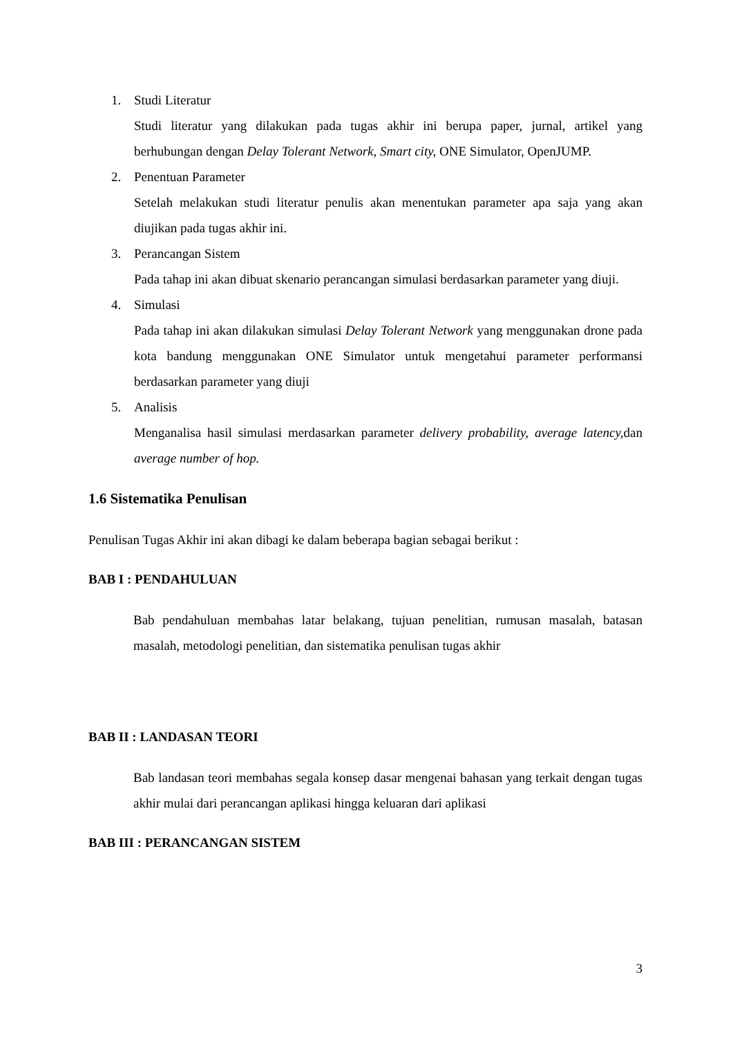1. Studi Literatur
Studi literatur yang dilakukan pada tugas akhir ini berupa paper, jurnal, artikel yang berhubungan dengan Delay Tolerant Network, Smart city, ONE Simulator, OpenJUMP.
2. Penentuan Parameter
Setelah melakukan studi literatur penulis akan menentukan parameter apa saja yang akan diujikan pada tugas akhir ini.
3. Perancangan Sistem
Pada tahap ini akan dibuat skenario perancangan simulasi berdasarkan parameter yang diuji.
4. Simulasi
Pada tahap ini akan dilakukan simulasi Delay Tolerant Network yang menggunakan drone pada kota bandung menggunakan ONE Simulator untuk mengetahui parameter performansi berdasarkan parameter yang diuji
5. Analisis
Menganalisa hasil simulasi merdasarkan parameter delivery probability, average latency, dan average number of hop.
1.6 Sistematika Penulisan
Penulisan Tugas Akhir ini akan dibagi ke dalam beberapa bagian sebagai berikut :
BAB I : PENDAHULUAN
Bab pendahuluan membahas latar belakang, tujuan penelitian, rumusan masalah, batasan masalah, metodologi penelitian, dan sistematika penulisan tugas akhir
BAB II : LANDASAN TEORI
Bab landasan teori membahas segala konsep dasar mengenai bahasan yang terkait dengan tugas akhir mulai dari perancangan aplikasi hingga keluaran dari aplikasi
BAB III : PERANCANGAN SISTEM
3